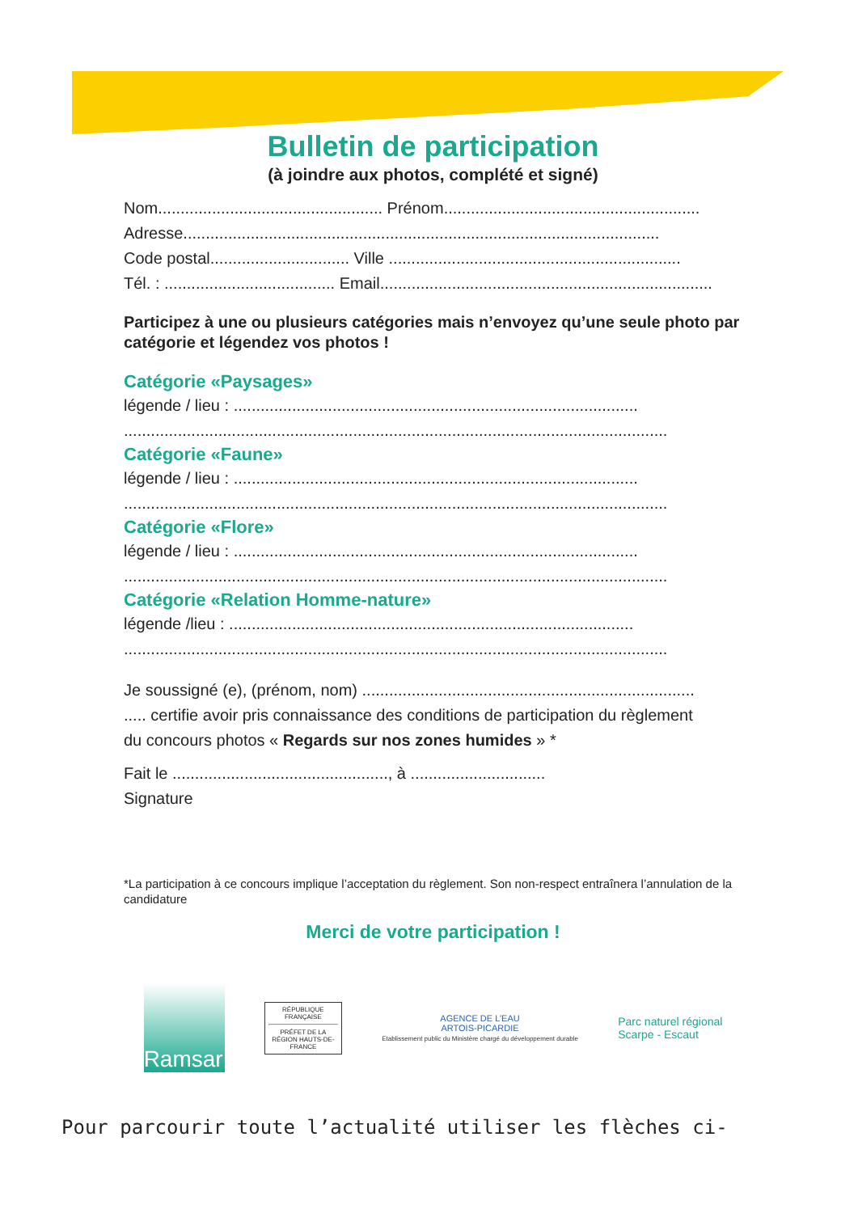Bulletin de participation
(à joindre aux photos, complété et signé)
Nom.................................................. Prénom.........................................................
Adresse..........................................................................................................
Code postal............................... Ville .................................................................
Tél. : ...................................... Email..........................................................................
Participez à une ou plusieurs catégories mais n’envoyez qu’une seule photo par catégorie et légendez vos photos !
Catégorie «Paysages»
légende / lieu : ..........................................................................................
.........................................................................................................................
Catégorie «Faune»
légende / lieu : ..........................................................................................
.........................................................................................................................
Catégorie «Flore»
légende / lieu : ..........................................................................................
.........................................................................................................................
Catégorie «Relation Homme-nature»
légende /lieu : ..........................................................................................
.........................................................................................................................
Je soussigné (e), (prénom, nom) ..........................................................................
..... certifie avoir pris connaissance des conditions de participation du règlement
du concours photos « Regards sur nos zones humides » *
Fait le ................................................, à ..............................
Signature
*La participation à ce concours implique l’acceptation du règlement. Son non-respect entraînera l’annulation de la candidature
Merci de votre participation !
Ramsar
RÉPUBLIQUE FRANÇAISE
PRÉFET DE LA RÉGION HAUTS-DE-FRANCE
AGENCE DE L’EAU
ARTOIS-PICARDIE
Etablissement public du Ministère chargé du développement durable
Parc naturel régional
Scarpe - Escaut
Pour parcourir toute l’actualité utiliser les flèches ci-